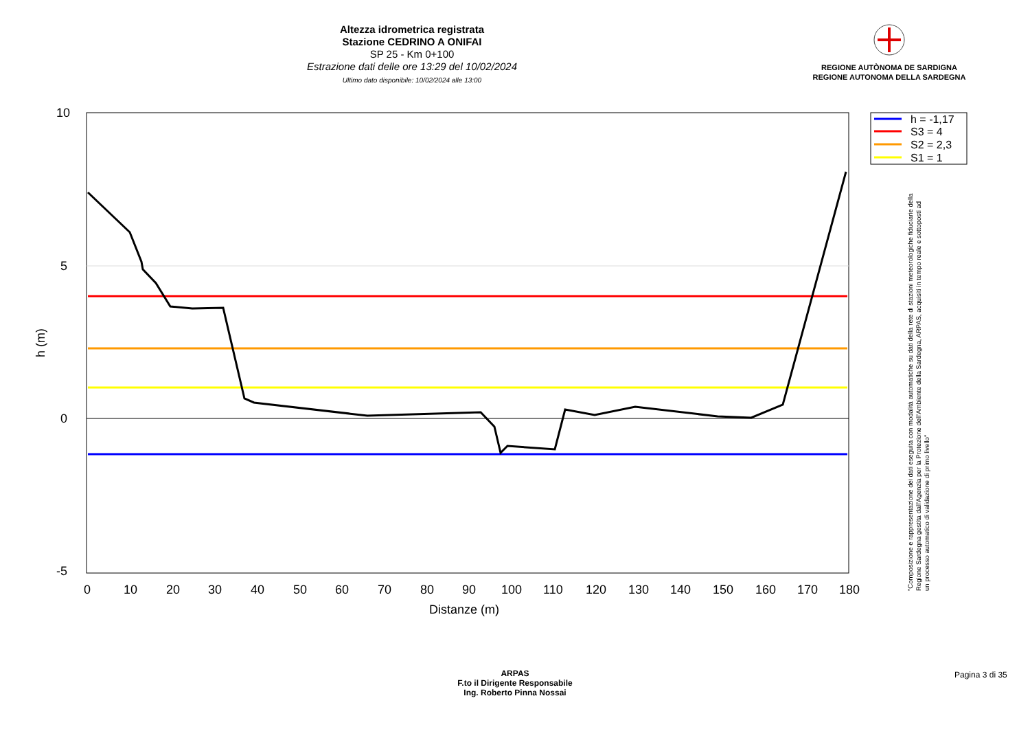Altezza idrometrica registrata
Stazione CEDRINO A ONIFAI
SP 25 - Km 0+100
Estrazione dati delle ore 13:29 del 10/02/2024
Ultimo dato disponibile: 10/02/2024 alle 13:00
REGIONE AUTÒNOMA DE SARDIGNA
REGIONE AUTONOMA DELLA SARDEGNA
10
5
0
-5
0
10
20
30
40
50
60
70
80
90
100
110
120
130
140
150
160
170
180
Distanze (m)
h (m)
h = -1,17
S3 = 4
S2 = 2,3
S1 = 1
"Composizione e rappresentazione dei dati eseguita con modalità automatiche su dati della rete di stazioni meteorologiche fiduciarie della Regione Sardegna gestita dall'Agenzia per la Protezione dell'Ambiente della Sardegna, ARPAS, acquisiti in tempo reale e sottoposti ad un processo automatico di validazione di primo livello"
ARPAS
F.to il Dirigente Responsabile
Ing. Roberto Pinna Nossai
Pagina 3 di 35